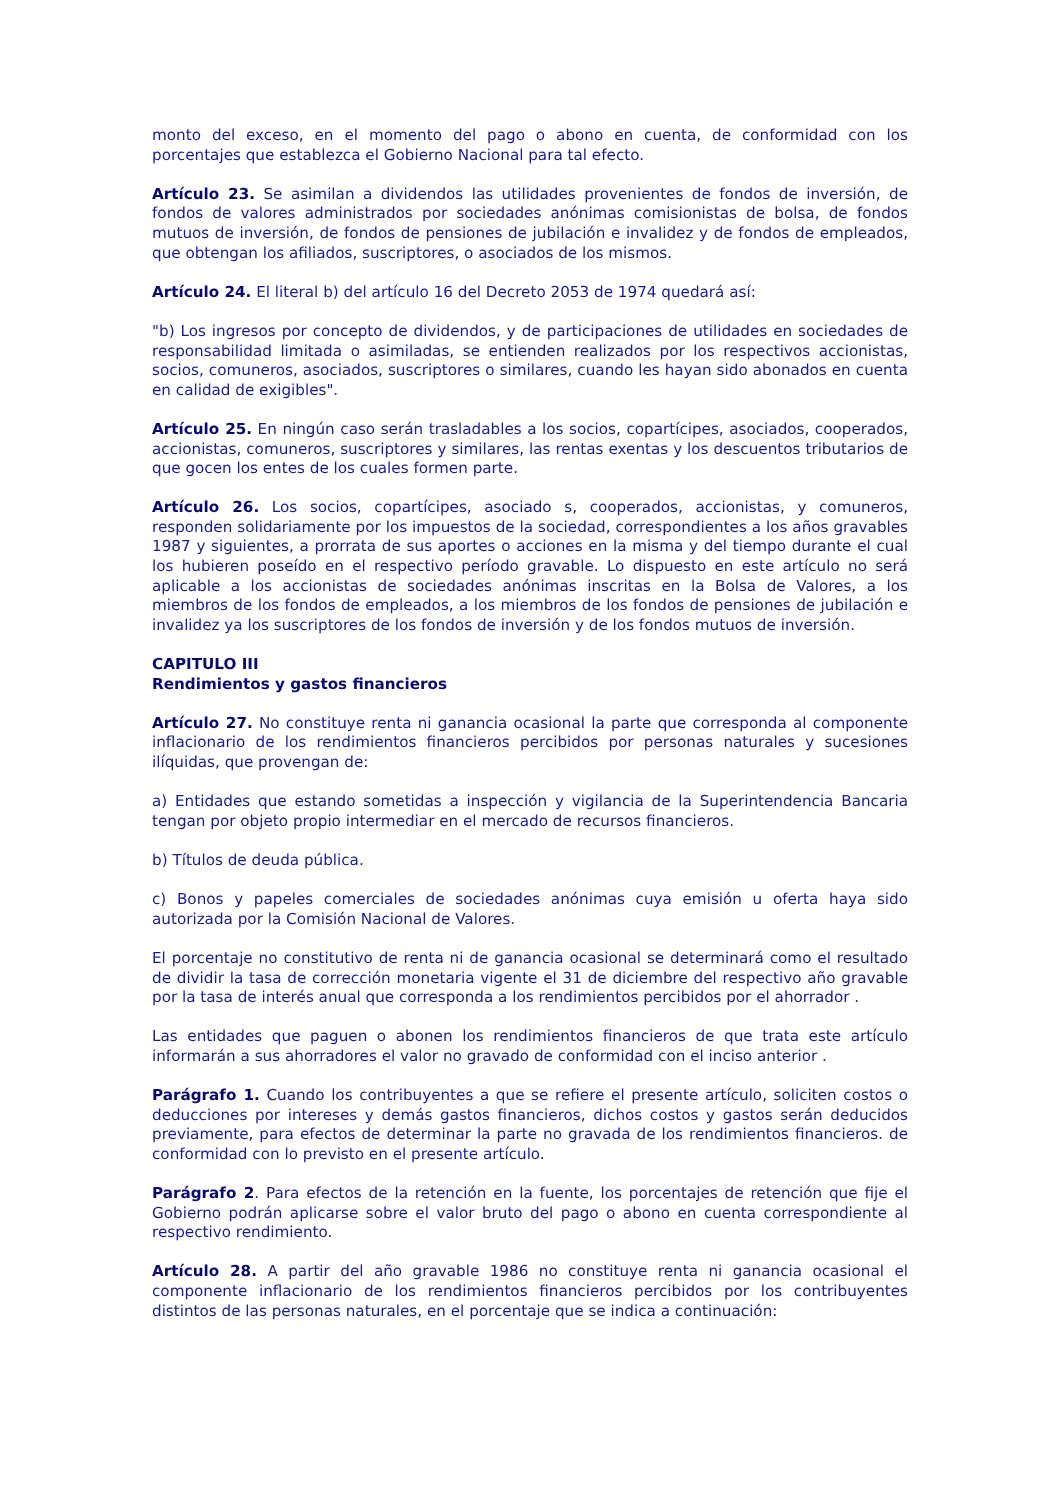monto del exceso, en el momento del pago o abono en cuenta, de conformidad con los porcentajes que establezca el Gobierno Nacional para tal efecto.
Artículo 23. Se asimilan a dividendos las utilidades provenientes de fondos de inversión, de fondos de valores administrados por sociedades anónimas comisionistas de bolsa, de fondos mutuos de inversión, de fondos de pensiones de jubilación e invalidez y de fondos de empleados, que obtengan los afiliados, suscriptores, o asociados de los mismos.
Artículo 24. El literal b) del artículo 16 del Decreto 2053 de 1974 quedará así:
"b) Los ingresos por concepto de dividendos, y de participaciones de utilidades en sociedades de responsabilidad limitada o asimiladas, se entienden realizados por los respectivos accionistas, socios, comuneros, asociados, suscriptores o similares, cuando les hayan sido abonados en cuenta en calidad de exigibles".
Artículo 25. En ningún caso serán trasladables a los socios, copartícipes, asociados, cooperados, accionistas, comuneros, suscriptores y similares, las rentas exentas y los descuentos tributarios de que gocen los entes de los cuales formen parte.
Artículo 26. Los socios, copartícipes, asociado s, cooperados, accionistas, y comuneros, responden solidariamente por los impuestos de la sociedad, correspondientes a los años gravables 1987 y siguientes, a prorrata de sus aportes o acciones en la misma y del tiempo durante el cual los hubieren poseído en el respectivo período gravable. Lo dispuesto en este artículo no será aplicable a los accionistas de sociedades anónimas inscritas en la Bolsa de Valores, a los miembros de los fondos de empleados, a los miembros de los fondos de pensiones de jubilación e invalidez ya los suscriptores de los fondos de inversión y de los fondos mutuos de inversión.
CAPITULO III
Rendimientos y gastos financieros
Artículo 27. No constituye renta ni ganancia ocasional la parte que corresponda al componente inflacionario de los rendimientos financieros percibidos por personas naturales y sucesiones ilíquidas, que provengan de:
a) Entidades que estando sometidas a inspección y vigilancia de la Superintendencia Bancaria tengan por objeto propio intermediar en el mercado de recursos financieros.
b) Títulos de deuda pública.
c) Bonos y papeles comerciales de sociedades anónimas cuya emisión u oferta haya sido autorizada por la Comisión Nacional de Valores.
El porcentaje no constitutivo de renta ni de ganancia ocasional se determinará como el resultado de dividir la tasa de corrección monetaria vigente el 31 de diciembre del respectivo año gravable por la tasa de interés anual que corresponda a los rendimientos percibidos por el ahorrador .
Las entidades que paguen o abonen los rendimientos financieros de que trata este artículo informarán a sus ahorradores el valor no gravado de conformidad con el inciso anterior .
Parágrafo 1. Cuando los contribuyentes a que se refiere el presente artículo, soliciten costos o deducciones por intereses y demás gastos financieros, dichos costos y gastos serán deducidos previamente, para efectos de determinar la parte no gravada de los rendimientos financieros. de conformidad con lo previsto en el presente artículo.
Parágrafo 2. Para efectos de la retención en la fuente, los porcentajes de retención que fije el Gobierno podrán aplicarse sobre el valor bruto del pago o abono en cuenta correspondiente al respectivo rendimiento.
Artículo 28. A partir del año gravable 1986 no constituye renta ni ganancia ocasional el componente inflacionario de los rendimientos financieros percibidos por los contribuyentes distintos de las personas naturales, en el porcentaje que se indica a continuación: